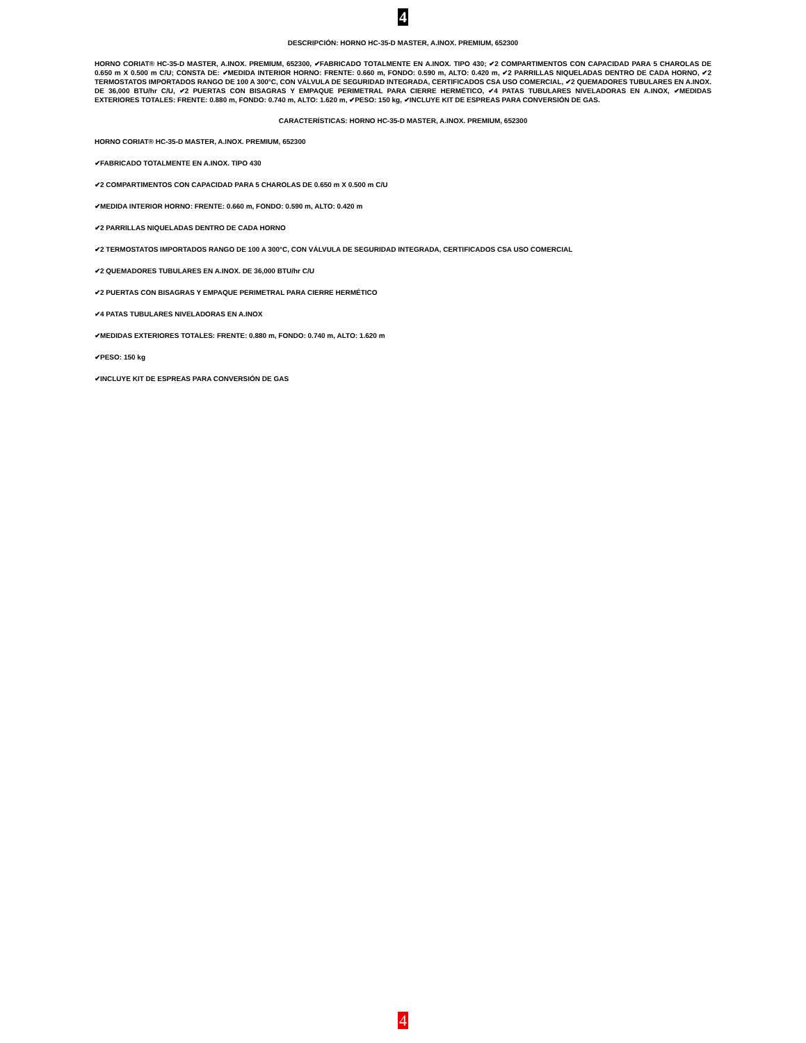4
DESCRIPCIÓN: HORNO HC-35-D MASTER, A.INOX. PREMIUM, 652300
HORNO CORIAT® HC-35-D MASTER, A.INOX. PREMIUM, 652300, ✔FABRICADO TOTALMENTE EN A.INOX. TIPO 430; ✔2 COMPARTIMENTOS CON CAPACIDAD PARA 5 CHAROLAS DE 0.650 m X 0.500 m C/U; CONSTA DE: ✔MEDIDA INTERIOR HORNO: FRENTE: 0.660 m, FONDO: 0.590 m, ALTO: 0.420 m, ✔2 PARRILLAS NIQUELADAS DENTRO DE CADA HORNO, ✔2 TERMOSTATOS IMPORTADOS RANGO DE 100 A 300°C, CON VÁLVULA DE SEGURIDAD INTEGRADA, CERTIFICADOS CSA USO COMERCIAL, ✔2 QUEMADORES TUBULARES EN A.INOX. DE 36,000 BTU/hr C/U, ✔2 PUERTAS CON BISAGRAS Y EMPAQUE PERIMETRAL PARA CIERRE HERMÉTICO, ✔4 PATAS TUBULARES NIVELADORAS EN A.INOX, ✔MEDIDAS EXTERIORES TOTALES: FRENTE: 0.880 m, FONDO: 0.740 m, ALTO: 1.620 m, ✔PESO: 150 kg, ✔INCLUYE KIT DE ESPREAS PARA CONVERSIÓN DE GAS.
CARACTERÍSTICAS: HORNO HC-35-D MASTER, A.INOX. PREMIUM, 652300
HORNO CORIAT® HC-35-D MASTER, A.INOX. PREMIUM, 652300
✔FABRICADO TOTALMENTE EN A.INOX. TIPO 430
✔2 COMPARTIMENTOS CON CAPACIDAD PARA 5 CHAROLAS DE 0.650 m X 0.500 m C/U
✔MEDIDA INTERIOR HORNO: FRENTE: 0.660 m, FONDO: 0.590 m, ALTO: 0.420 m
✔2 PARRILLAS NIQUELADAS DENTRO DE CADA HORNO
✔2 TERMOSTATOS IMPORTADOS RANGO DE 100 A 300°C, CON VÁLVULA DE SEGURIDAD INTEGRADA, CERTIFICADOS CSA USO COMERCIAL
✔2 QUEMADORES TUBULARES EN A.INOX. DE 36,000 BTU/hr C/U
✔2 PUERTAS CON BISAGRAS Y EMPAQUE PERIMETRAL PARA CIERRE HERMÉTICO
✔4 PATAS TUBULARES NIVELADORAS EN A.INOX
✔MEDIDAS EXTERIORES TOTALES: FRENTE: 0.880 m, FONDO: 0.740 m, ALTO: 1.620 m
✔PESO: 150 kg
✔INCLUYE KIT DE ESPREAS PARA CONVERSIÓN DE GAS
4